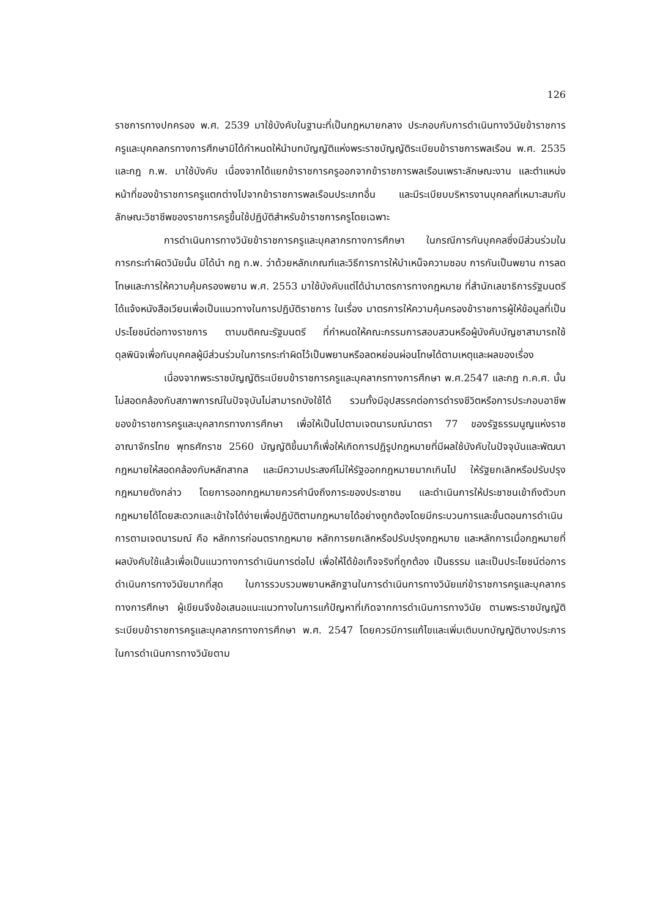126
ราชการทางปกครอง พ.ศ. 2539 มาใช้บังคับในฐานะที่เป็นกฎหมายกลาง ประกอบกับการดำเนินทางวินัยข้าราชการครูและบุคคลกรทางการศึกษามิได้กำหนดให้นำบทบัญญัติแห่งพระราชบัญญัติระเบียบข้าราชการพลเรือน พ.ศ. 2535 และกฎ ก.พ. มาใช้บังคับ เนื่องจากได้แยกข้าราชการครูออกจากข้าราชการพลเรือนเพราะลักษณะงาน และตำแหน่งหน้าที่ของข้าราชการครูแตกต่างไปจากข้าราชการพลเรือนประเภทอื่น และมีระเบียบบริหารงานบุคคลที่เหมาะสมกับลักษณะวิชาชีพของราชการครูขึ้นใช้ปฏิบัติสำหรับข้าราชการครูโดยเฉพาะ
การดำเนินการทางวินัยข้าราชการครูและบุคลากรทางการศึกษา ในกรณีการกันบุคคลซึ่งมีส่วนร่วมในการกระทำผิดวินัยนั้น มิได้นำ กฎ ก.พ. ว่าด้วยหลักเกณฑ์และวิธีการการให้บำเหน็จความชอบ การกันเป็นพยาน การลดโทษและการให้ความคุ้มครองพยาน พ.ศ. 2553 มาใช้บังคับแต่ได้นำมาตรการทางกฎหมาย ที่สำนักเลขาธิการรัฐมนตรี ได้แจ้งหนังสือเวียนเพื่อเป็นแนวทางในการปฏิบัติราชการ ในเรื่อง มาตรการให้ความคุ้มครองข้าราชการผู้ให้ข้อมูลที่เป็นประโยชน์ต่อทางราชการ ตามมติคณะรัฐมนตรี ที่กำหนดให้คณะกรรมการสอบสวนหรือผู้บังคับบัญชาสามารถใช้ดุลพินิจเพื่อกันบุคคลผู้มีส่วนร่วมในการกระทำผิดไว้เป็นพยานหรือลดหย่อนผ่อนโทษได้ตามเหตุและผลของเรื่อง
เนื่องจากพระราชบัญญัติระเบียบข้าราชการครูและบุคลากรทางการศึกษา พ.ศ.2547 และกฎ ก.ค.ศ. นั้นไม่สอดคล้องกับสภาพการณ์ในปัจจุบันไม่สามารถบังใช้ได้ รวมทั้งมีอุปสรรคต่อการดำรงชีวิตหรือการประกอบอาชีพของข้าราชการครูและบุคลากรทางการศึกษา เพื่อให้เป็นไปตามเจตนารมณ์มาตรา 77 ของรัฐธรรมนูญแห่งราชอาณาจักรไทย พุทธศักราช 2560 บัญญัติขึ้นมาก็เพื่อให้เกิดการปฏิรูปกฎหมายที่มีผลใช้บังคับในปัจจุบันและพัฒนา กฎหมายให้สอดคล้องกับหลักสากล และมีความประสงค์ไม่ให้รัฐออกกฎหมายมากเกินไป ให้รัฐยกเลิกหรือปรับปรุงกฎหมายดังกล่าว โดยการออกกฎหมายควรคำนึงถึงภาระของประชาชน และดำเนินการให้ประชาชนเข้าถึงตัวบทกฎหมายได้โดยสะดวกและเข้าใจได้ง่ายเพื่อปฏิบัติตามกฎหมายได้อย่างถูกต้องโดยมีกระบวนการและขั้นตอนการดำเนินการตามเจตนารมณ์ คือ หลักการก่อนตรากฎหมาย หลักการยกเลิกหรือปรับปรุงกฎหมาย และหลักการเมื่อกฎหมายที่ผลบังคับใช้แล้วเพื่อเป็นแนวทางการดำเนินการต่อไป เพื่อให้ได้ข้อเท็จจริงที่ถูกต้อง เป็นธรรม และเป็นประโยชน์ต่อการดำเนินการทางวินัยมากที่สุด ในการรวบรวมพยานหลักฐานในการดำเนินการทางวินัยแก่ข้าราชการครูและบุคลากรทางการศึกษา ผู้เขียนจึงข้อเสนอแนะแนวทางในการแก้ปัญหาที่เกิดจากการดำเนินการทางวินัย ตามพระราชบัญญัติระเบียบข้าราชการครูและบุคลากรทางการศึกษา พ.ศ. 2547 โดยควรมีการแก้ไขและเพิ่มเติมบทบัญญัติบางประการ ในการดำเนินการทางวินัยตาม